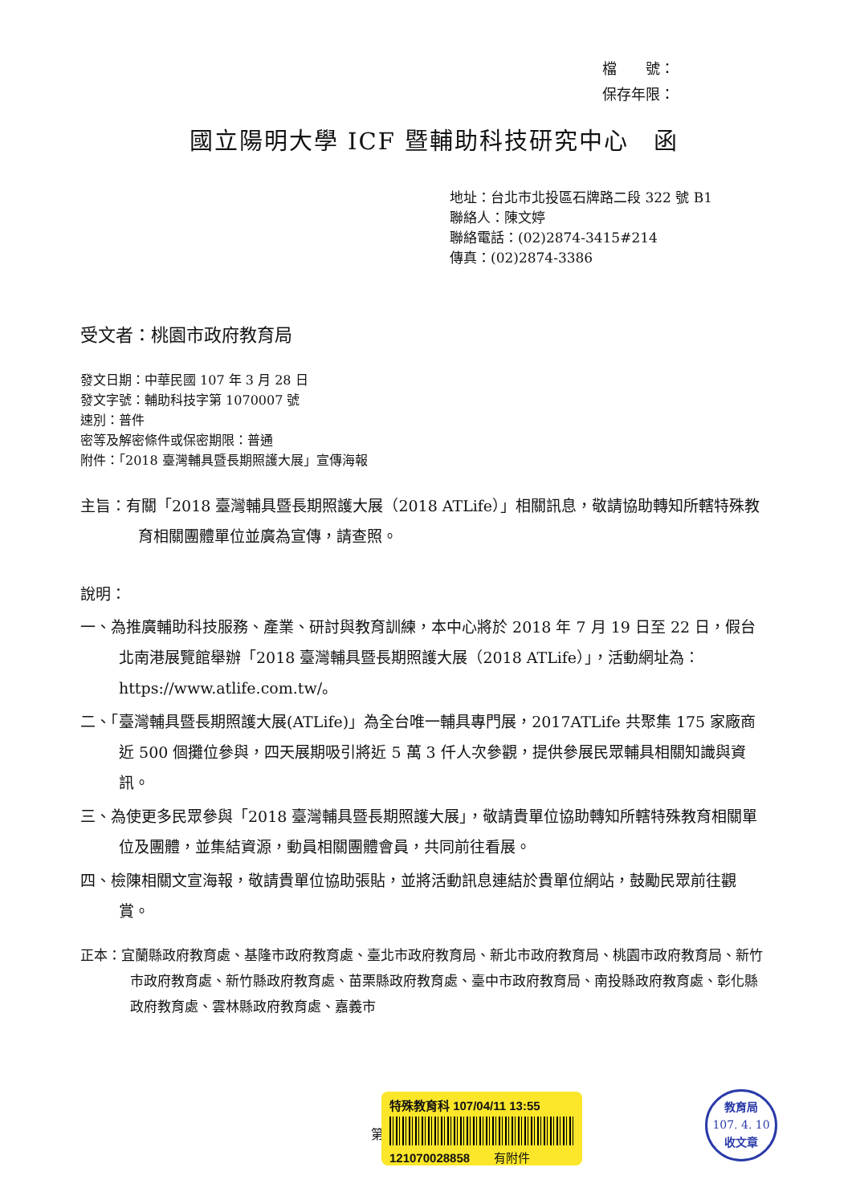檔　　號：
保存年限：
國立陽明大學 ICF 暨輔助科技研究中心　函
地址：台北市北投區石牌路二段 322 號 B1
聯絡人：陳文婷
聯絡電話：(02)2874-3415#214
傳真：(02)2874-3386
受文者：桃園市政府教育局
發文日期：中華民國 107 年 3 月 28 日
發文字號：輔助科技字第 1070007 號
速別：普件
密等及解密條件或保密期限：普通
附件：「2018 臺灣輔具暨長期照護大展」宣傳海報
主旨：有關「2018 臺灣輔具暨長期照護大展（2018 ATLife）」相關訊息，敬請協助轉知所轄特殊教育相關團體單位並廣為宣傳，請查照。
說明：
一、為推廣輔助科技服務、產業、研討與教育訓練，本中心將於 2018 年 7 月 19 日至 22 日，假台北南港展覽館舉辦「2018 臺灣輔具暨長期照護大展（2018 ATLife）」，活動網址為：https://www.atlife.com.tw/。
二、「臺灣輔具暨長期照護大展(ATLife)」為全台唯一輔具專門展，2017ATLife 共聚集 175 家廠商近 500 個攤位參與，四天展期吸引將近 5 萬 3 仟人次參觀，提供參展民眾輔具相關知識與資訊。
三、為使更多民眾參與「2018 臺灣輔具暨長期照護大展」，敬請貴單位協助轉知所轄特殊教育相關單位及團體，並集結資源，動員相關團體會員，共同前往看展。
四、檢陳相關文宣海報，敬請貴單位協助張貼，並將活動訊息連結於貴單位網站，鼓勵民眾前往觀賞。
正本：宜蘭縣政府教育處、基隆市政府教育處、臺北市政府教育局、新北市政府教育局、桃園市政府教育局、新竹市政府教育處、新竹縣政府教育處、苗栗縣政府教育處、臺中市政府教育局、南投縣政府教育處、彰化縣政府教育處、雲林縣政府教育處、嘉義市
第
特殊教育科 107/04/11 13:55
121070028858　　有附件
教育局
107. 4. 10
收文章